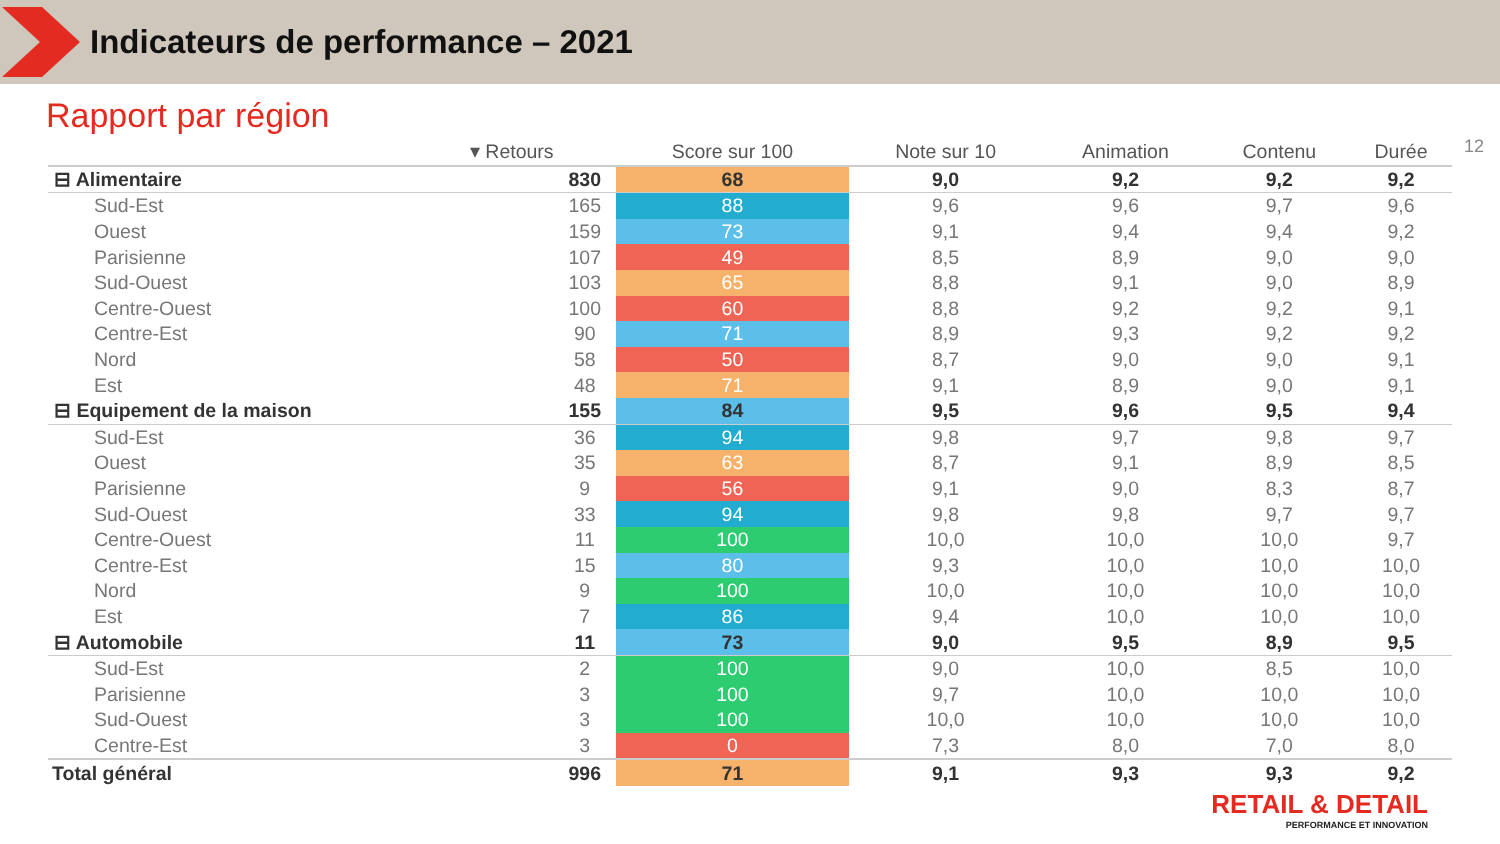Indicateurs de performance – 2021
Rapport par région
12
| ▾ Retours | | Score sur 100 | Note sur 10 | Animation | Contenu | Durée |
| --- | --- | --- | --- | --- | --- | --- |
| ⊟ Alimentaire | 830 | 68 | 9,0 | 9,2 | 9,2 | 9,2 |
| Sud-Est | 165 | 88 | 9,6 | 9,6 | 9,7 | 9,6 |
| Ouest | 159 | 73 | 9,1 | 9,4 | 9,4 | 9,2 |
| Parisienne | 107 | 49 | 8,5 | 8,9 | 9,0 | 9,0 |
| Sud-Ouest | 103 | 65 | 8,8 | 9,1 | 9,0 | 8,9 |
| Centre-Ouest | 100 | 60 | 8,8 | 9,2 | 9,2 | 9,1 |
| Centre-Est | 90 | 71 | 8,9 | 9,3 | 9,2 | 9,2 |
| Nord | 58 | 50 | 8,7 | 9,0 | 9,0 | 9,1 |
| Est | 48 | 71 | 9,1 | 8,9 | 9,0 | 9,1 |
| ⊟ Equipement de la maison | 155 | 84 | 9,5 | 9,6 | 9,5 | 9,4 |
| Sud-Est | 36 | 94 | 9,8 | 9,7 | 9,8 | 9,7 |
| Ouest | 35 | 63 | 8,7 | 9,1 | 8,9 | 8,5 |
| Parisienne | 9 | 56 | 9,1 | 9,0 | 8,3 | 8,7 |
| Sud-Ouest | 33 | 94 | 9,8 | 9,8 | 9,7 | 9,7 |
| Centre-Ouest | 11 | 100 | 10,0 | 10,0 | 10,0 | 9,7 |
| Centre-Est | 15 | 80 | 9,3 | 10,0 | 10,0 | 10,0 |
| Nord | 9 | 100 | 10,0 | 10,0 | 10,0 | 10,0 |
| Est | 7 | 86 | 9,4 | 10,0 | 10,0 | 10,0 |
| ⊟ Automobile | 11 | 73 | 9,0 | 9,5 | 8,9 | 9,5 |
| Sud-Est | 2 | 100 | 9,0 | 10,0 | 8,5 | 10,0 |
| Parisienne | 3 | 100 | 9,7 | 10,0 | 10,0 | 10,0 |
| Sud-Ouest | 3 | 100 | 10,0 | 10,0 | 10,0 | 10,0 |
| Centre-Est | 3 | 0 | 7,3 | 8,0 | 7,0 | 8,0 |
| Total général | 996 | 71 | 9,1 | 9,3 | 9,3 | 9,2 |
RETAIL & DETAIL
PERFORMANCE ET INNOVATION